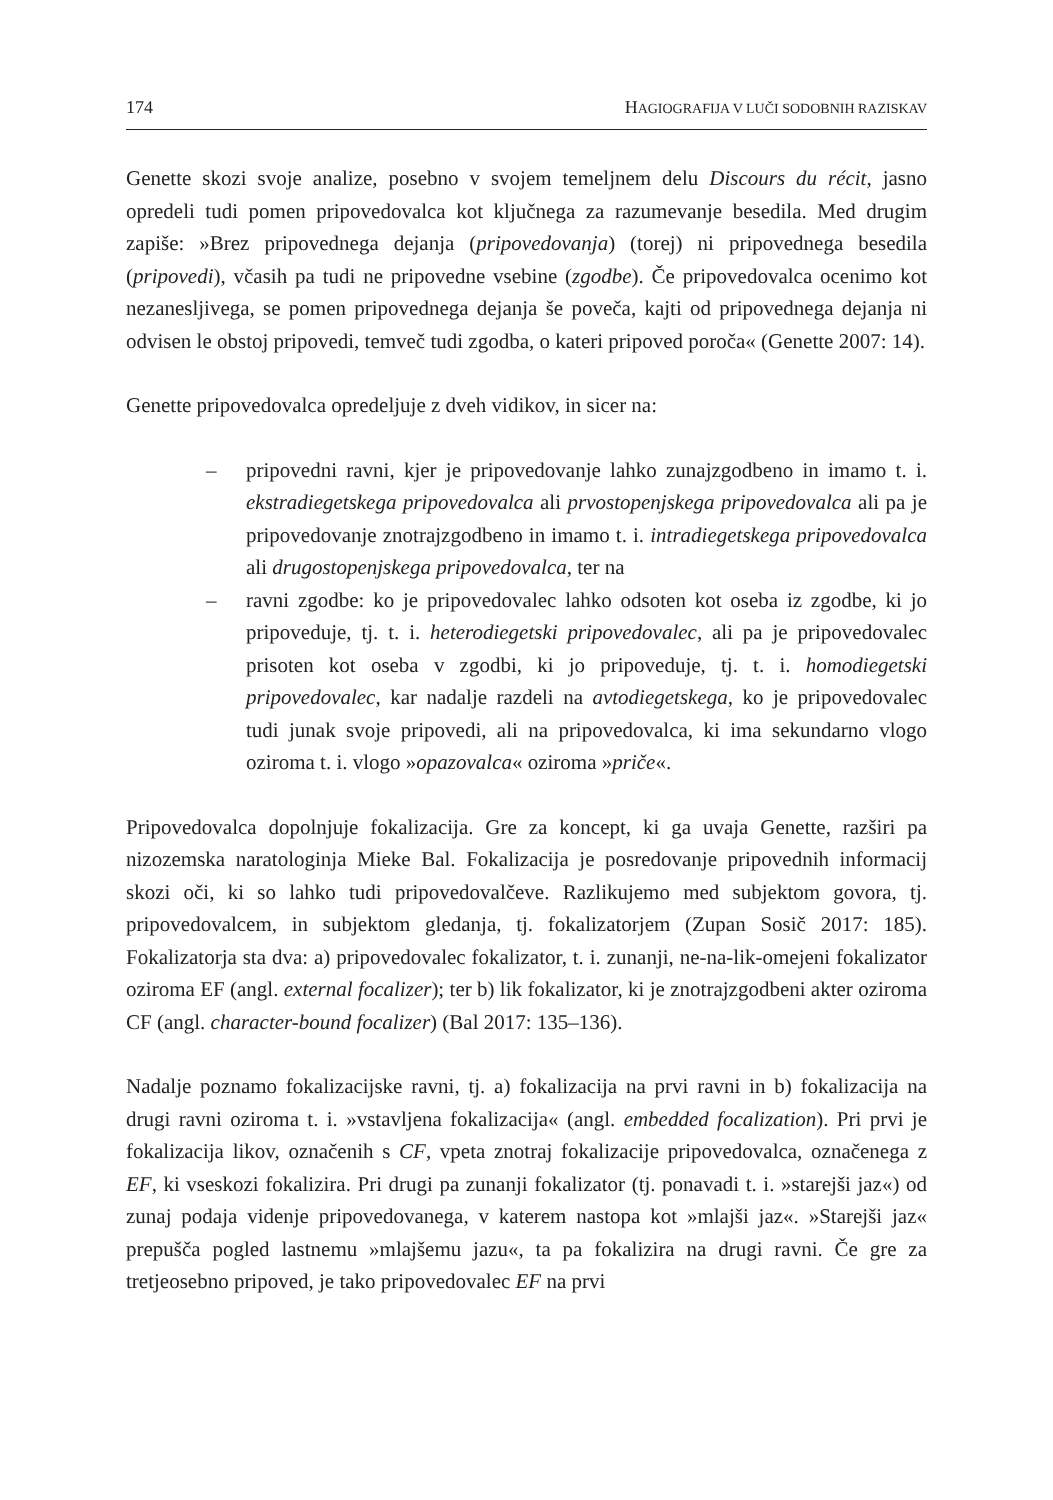174 HAGIOGRAFIJA V LUČI SODOBNIH RAZISKAV
Genette skozi svoje analize, posebno v svojem temeljnem delu Discours du récit, jasno opredeli tudi pomen pripovedovalca kot ključnega za razumevanje besedila. Med drugim zapiše: »Brez pripovednega dejanja (pripovedovanja) (torej) ni pripovednega besedila (pripovedi), včasih pa tudi ne pripovedne vsebine (zgodbe). Če pripovedovalca ocenimo kot nezanesljivega, se pomen pripovednega dejanja še poveča, kajti od pripovednega dejanja ni odvisen le obstoj pripovedi, temveč tudi zgodba, o kateri pripoved poroča« (Genette 2007: 14).
Genette pripovedovalca opredeljuje z dveh vidikov, in sicer na:
– pripovedni ravni, kjer je pripovedovanje lahko zunajzgodbeno in imamo t. i. ekstradiegetskega pripovedovalca ali prvostopenjskega pripovedovalca ali pa je pripovedovanje znotrajzgodbeno in imamo t. i. intradiegetskega pripovedovalca ali drugostopenjskega pripovedovalca, ter na
– ravni zgodbe: ko je pripovedovalec lahko odsoten kot oseba iz zgodbe, ki jo pripoveduje, tj. t. i. heterodiegetski pripovedovalec, ali pa je pripovedovalec prisoten kot oseba v zgodbi, ki jo pripoveduje, tj. t. i. homodiegetski pripovedovalec, kar nadalje razdeli na avtodiegetskega, ko je pripovedovalec tudi junak svoje pripovedi, ali na pripovedovalca, ki ima sekundarno vlogo oziroma t. i. vlogo »opazovalca« oziroma »priče«.
Pripovedovalca dopolnjuje fokalizacija. Gre za koncept, ki ga uvaja Genette, razširi pa nizozemska naratologinja Mieke Bal. Fokalizacija je posredovanje pripovednih informacij skozi oči, ki so lahko tudi pripovedovalčeve. Razlikujemo med subjektom govora, tj. pripovedovalcem, in subjektom gledanja, tj. fokalizatorjem (Zupan Sosič 2017: 185). Fokalizatorja sta dva: a) pripovedovalec fokalizator, t. i. zunanji, ne-na-lik-omejeni fokalizator oziroma EF (angl. external focalizer); ter b) lik fokalizator, ki je znotrajzgodbeni akter oziroma CF (angl. character-bound focalizer) (Bal 2017: 135–136).
Nadalje poznamo fokalizacijske ravni, tj. a) fokalizacija na prvi ravni in b) fokalizacija na drugi ravni oziroma t. i. »vstavljena fokalizacija« (angl. embedded focalization). Pri prvi je fokalizacija likov, označenih s CF, vpeta znotraj fokalizacije pripovedovalca, označenega z EF, ki vseskozi fokalizira. Pri drugi pa zunanji fokalizator (tj. ponavadi t. i. »starejši jaz«) od zunaj podaja videnje pripovedovanega, v katerem nastopa kot »mlajši jaz«. »Starejši jaz« prepušča pogled lastnemu »mlajšemu jazu«, ta pa fokalizira na drugi ravni. Če gre za tretjeosebno pripoved, je tako pripovedovalec EF na prvi